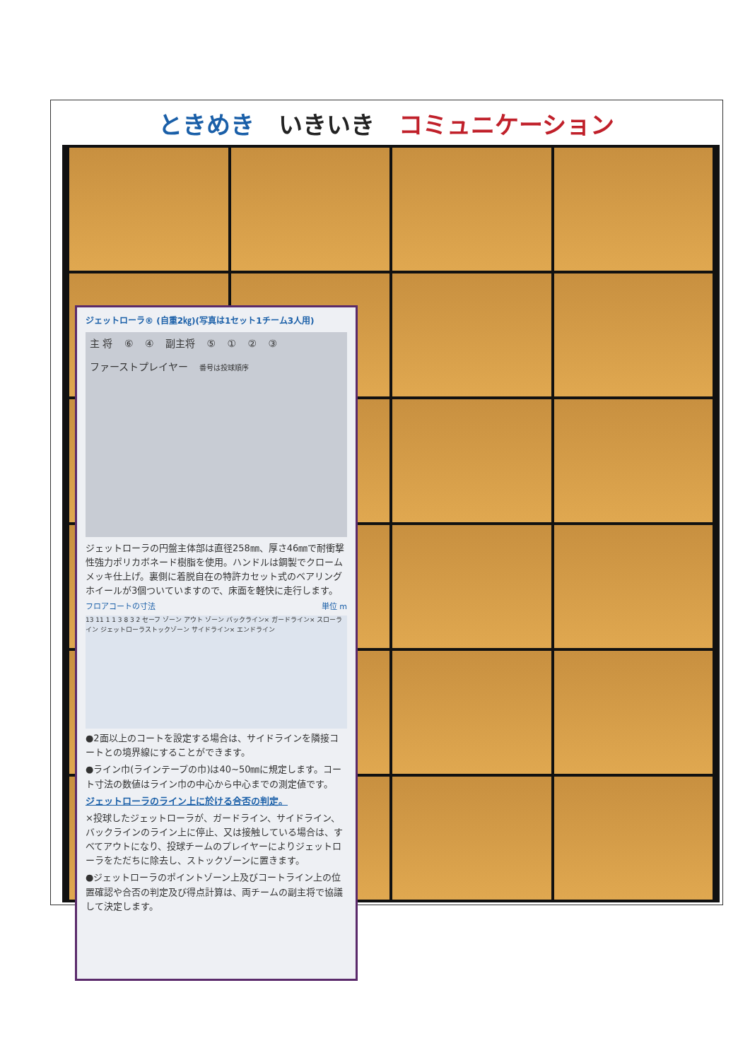ときめき　いきいき　コミュニケーション
ジェットローラ® (自重2㎏)(写真は1セット1チーム3人用)
主 将 ⑥ ④ 副主将 ⑤ ① ② ③
ファーストプレイヤー 番号は投球順序
ジェットローラの円盤主体部は直径258㎜、厚さ46㎜で耐衝撃性強力ポリカボネード樹脂を使用。ハンドルは鋼製でクロームメッキ仕上げ。裏側に着脱自在の特許カセット式のベアリングホイールが3個ついていますので、床面を軽快に走行します。
フロアコートの寸法 単位 m
13 11 1 1 3 8 3 2 セーフ ゾーン アウト ゾーン バックライン× ガードライン× スローライン ジェットローラストックゾーン サイドライン× エンドライン
●2面以上のコートを設定する場合は、サイドラインを隣接コートとの境界線にすることができます。
●ライン巾(ラインテープの巾)は40~50㎜に規定します。コート寸法の数値はライン巾の中心から中心までの測定値です。
ジェットローラのライン上に於ける合否の判定。
×投球したジェットローラが、ガードライン、サイドライン、バックラインのライン上に停止、又は接触している場合は、すべてアウトになり、投球チームのプレイヤーによりジェットローラをただちに除去し、ストックゾーンに置きます。
●ジェットローラのポイントゾーン上及びコートライン上の位置確認や合否の判定及び得点計算は、両チームの副主将で協議して決定します。